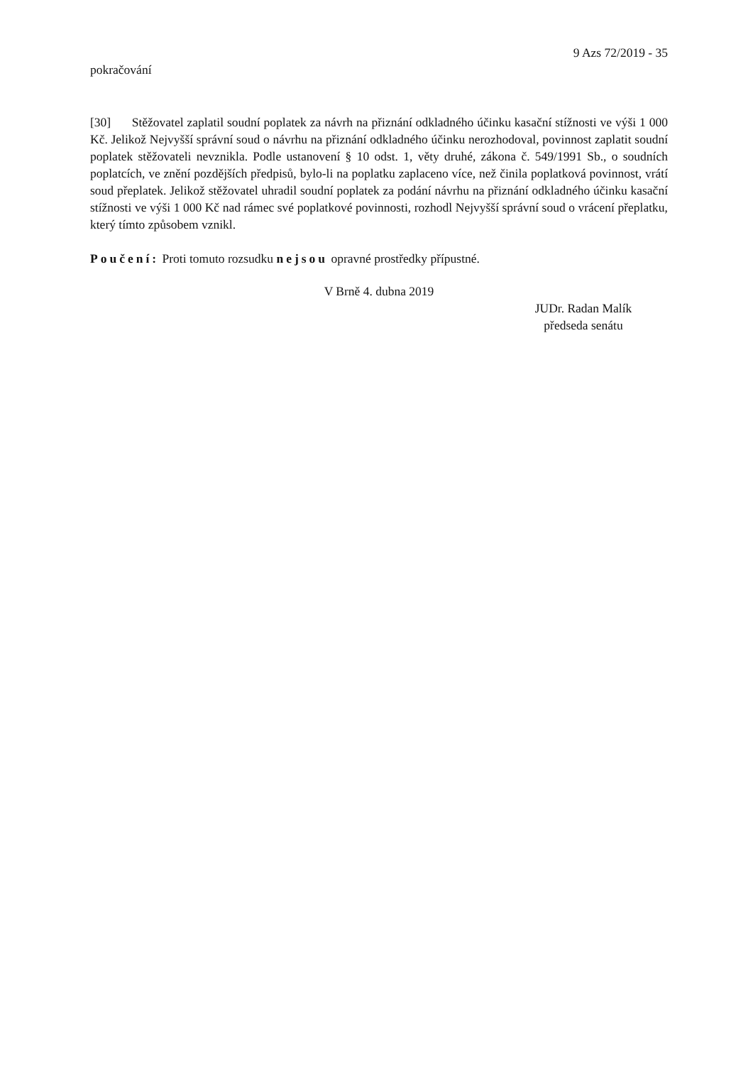9 Azs 72/2019 - 35
pokračování
[30] Stěžovatel zaplatil soudní poplatek za návrh na přiznání odkladného účinku kasační stížnosti ve výši 1 000 Kč. Jelikož Nejvyšší správní soud o návrhu na přiznání odkladného účinku nerozhodoval, povinnost zaplatit soudní poplatek stěžovateli nevznikla. Podle ustanovení § 10 odst. 1, věty druhé, zákona č. 549/1991 Sb., o soudních poplatcích, ve znění pozdějších předpisů, bylo-li na poplatku zaplaceno více, než činila poplatková povinnost, vrátí soud přeplatek. Jelikož stěžovatel uhradil soudní poplatek za podání návrhu na přiznání odkladného účinku kasační stížnosti ve výši 1 000 Kč nad rámec své poplatkové povinnosti, rozhodl Nejvyšší správní soud o vrácení přeplatku, který tímto způsobem vznikl.
Poučení: Proti tomuto rozsudku nejsou opravné prostředky přípustné.
V Brně 4. dubna 2019
JUDr. Radan Malík
předseda senátu